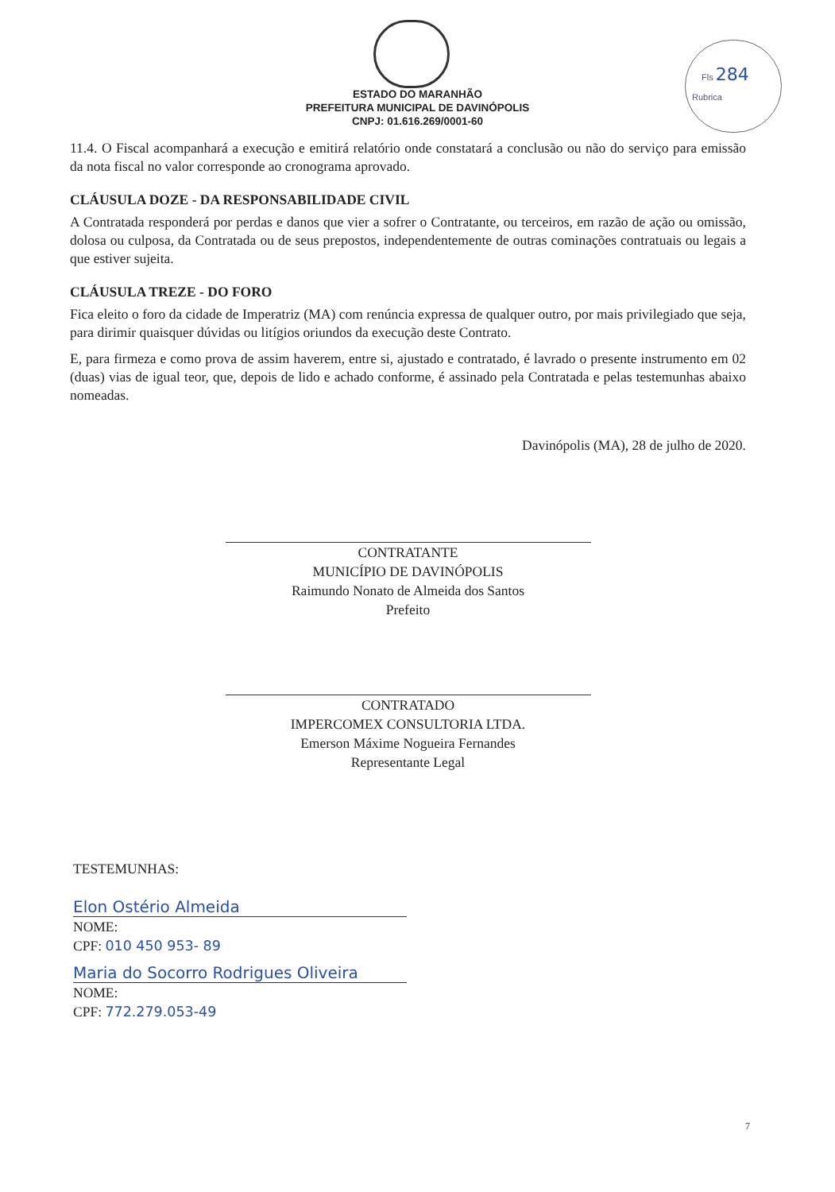Fls 284
Rubrica
ESTADO DO MARANHÃO
PREFEITURA MUNICIPAL DE DAVINÓPOLIS
CNPJ: 01.616.269/0001-60
11.4. O Fiscal acompanhará a execução e emitirá relatório onde constatará a conclusão ou não do serviço para emissão da nota fiscal no valor corresponde ao cronograma aprovado.
CLÁUSULA DOZE - DA RESPONSABILIDADE CIVIL
A Contratada responderá por perdas e danos que vier a sofrer o Contratante, ou terceiros, em razão de ação ou omissão, dolosa ou culposa, da Contratada ou de seus prepostos, independentemente de outras cominações contratuais ou legais a que estiver sujeita.
CLÁUSULA TREZE - DO FORO
Fica eleito o foro da cidade de Imperatriz (MA) com renúncia expressa de qualquer outro, por mais privilegiado que seja, para dirimir quaisquer dúvidas ou litígios oriundos da execução deste Contrato.
E, para firmeza e como prova de assim haverem, entre si, ajustado e contratado, é lavrado o presente instrumento em 02 (duas) vias de igual teor, que, depois de lido e achado conforme, é assinado pela Contratada e pelas testemunhas abaixo nomeadas.
Davinópolis (MA), 28 de julho de 2020.
CONTRATANTE
MUNICÍPIO DE DAVINÓPOLIS
Raimundo Nonato de Almeida dos Santos
Prefeito
CONTRATADO
IMPERCOMEX CONSULTORIA LTDA.
Emerson Máxime Nogueira Fernandes
Representante Legal
TESTEMUNHAS:
Elon Ostério Almeida
NOME:
CPF: 010 450 953- 89
Maria do Socorro Rodrigues Oliveira
NOME:
CPF: 772.279.053-49
7